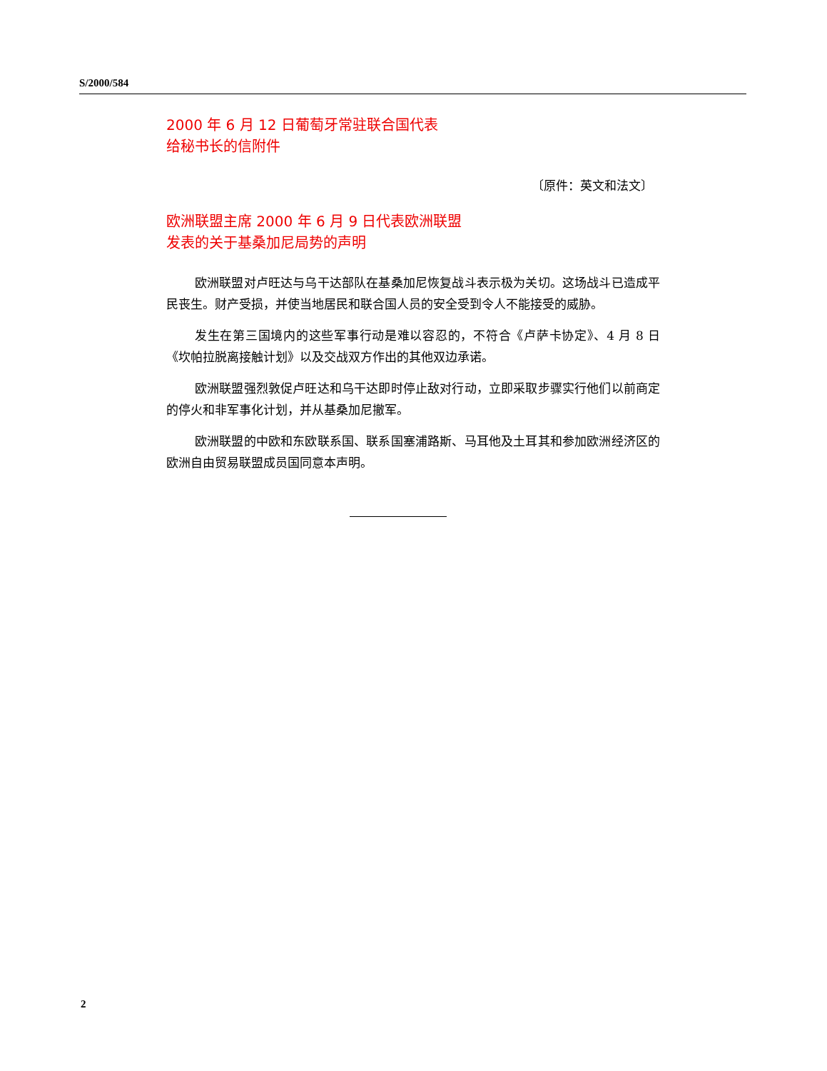S/2000/584
2000 年 6 月 12 日葡萄牙常驻联合国代表
给秘书长的信附件
〔原件：英文和法文〕
欧洲联盟主席 2000 年 6 月 9 日代表欧洲联盟
发表的关于基桑加尼局势的声明
欧洲联盟对卢旺达与乌干达部队在基桑加尼恢复战斗表示极为关切。这场战斗已造成平民丧生。财产受损，并使当地居民和联合国人员的安全受到令人不能接受的威胁。
发生在第三国境内的这些军事行动是难以容忍的，不符合《卢萨卡协定》、4 月 8 日《坎帕拉脱离接触计划》以及交战双方作出的其他双边承诺。
欧洲联盟强烈敦促卢旺达和乌干达即时停止敌对行动，立即采取步骤实行他们以前商定的停火和非军事化计划，并从基桑加尼撤军。
欧洲联盟的中欧和东欧联系国、联系国塞浦路斯、马耳他及土耳其和参加欧洲经济区的欧洲自由贸易联盟成员国同意本声明。
2